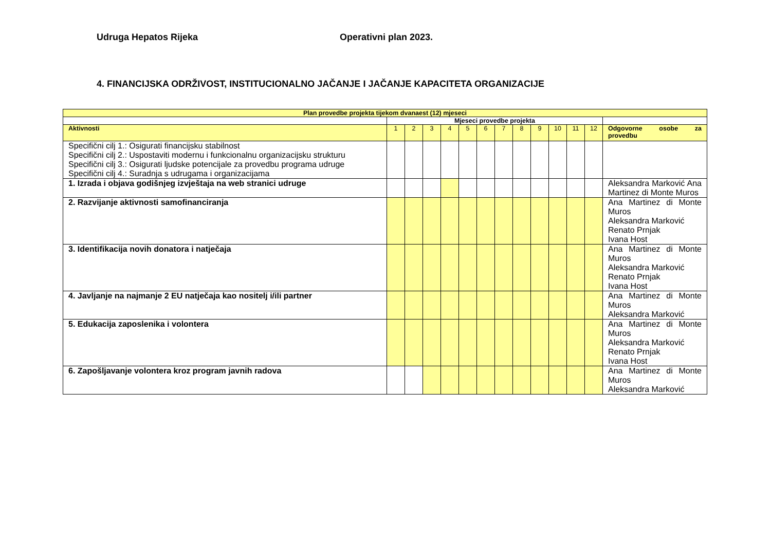Udruga Hepatos Rijeka Operativni plan 2023.
4. FINANCIJSKA ODRŽIVOST, INSTITUCIONALNO JAČANJE I JAČANJE KAPACITETA ORGANIZACIJE
| Plan provedbe projekta tijekom dvanaest (12) mjeseci | | | | | | | | | | | | | |
| --- | --- | --- | --- | --- | --- | --- | --- | --- | --- | --- | --- | --- | --- |
| | Mjeseci provedbe projekta | | | | | | | | | | | | |
| Aktivnosti | 1 | 2 | 3 | 4 | 5 | 6 | 7 | 8 | 9 | 10 | 11 | 12 | Odgovorne osobe za provedbu |
| Specifični cilj 1.: Osigurati financijsku stabilnost Specifični cilj 2.: Uspostaviti modernu i funkcionalnu organizacijsku strukturu Specifični cilj 3.: Osigurati ljudske potencijale za provedbu programa udruge Specifični cilj 4.: Suradnja s udrugama i organizacijama | | | | | | | | | | | | | |
| 1. Izrada i objava godišnjeg izvještaja na web stranici udruge | | | | | | | | | | | | | Aleksandra Marković Ana Martinez di Monte Muros |
| 2. Razvijanje aktivnosti samofinanciranja | | | | | | | | | | | | | Ana Martinez di Monte Muros Aleksandra Marković Renato Prnjak Ivana Host |
| 3. Identifikacija novih donatora i natječaja | | | | | | | | | | | | | Ana Martinez di Monte Muros Aleksandra Marković Renato Prnjak Ivana Host |
| 4. Javljanje na najmanje 2 EU natječaja kao nositelj i/ili partner | | | | | | | | | | | | | Ana Martinez di Monte Muros Aleksandra Marković |
| 5. Edukacija zaposlenika i volontera | | | | | | | | | | | | | Ana Martinez di Monte Muros Aleksandra Marković Renato Prnjak Ivana Host |
| 6. Zapošljavanje volontera kroz program javnih radova | | | | | | | | | | | | | Ana Martinez di Monte Muros Aleksandra Marković |